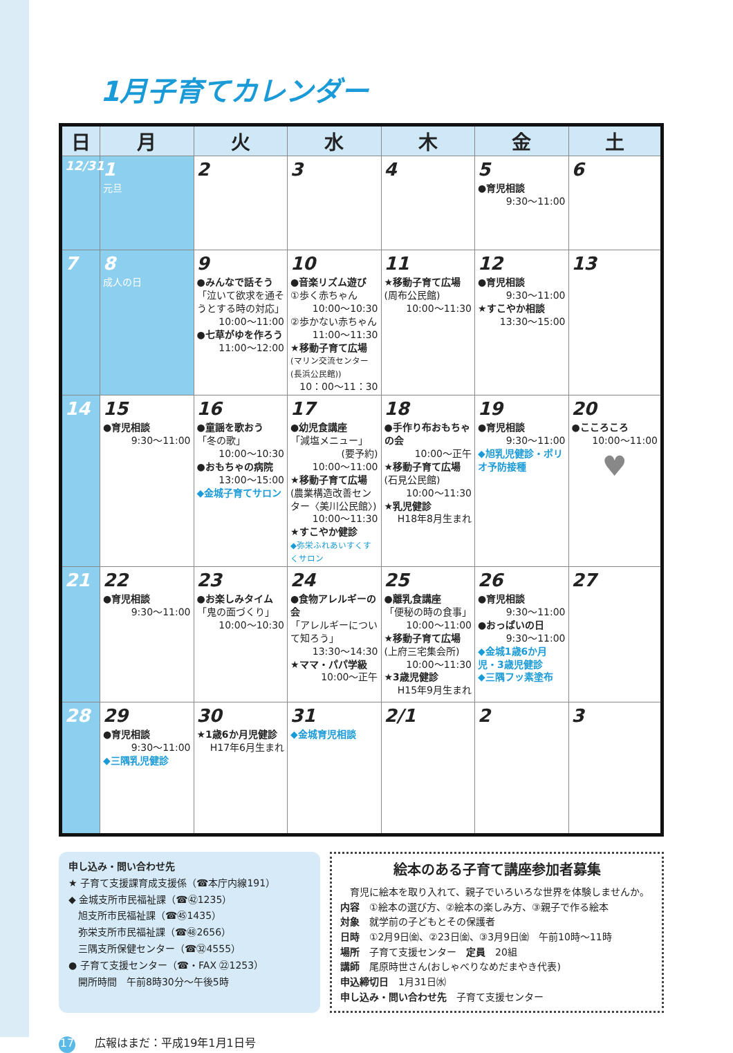1月子育てカレンダー
| 日 | 月 | 火 | 水 | 木 | 金 | 土 |
| --- | --- | --- | --- | --- | --- | --- |
| 12/31 | 1 元旦 | 2 | 3 | 4 | 5 ●育児相談 9:30～11:00 | 6 |
| 7 | 8 成人の日 | 9 ●みんなで話そう 「泣いて欲求を通そうとする時の対応」 10:00～11:00 ●七草がゆを作ろう 11:00～12:00 | 10 ●音楽リズム遊び ①歩く赤ちゃん 10:00～10:30 ②歩かない赤ちゃん 11:00～11:30 ★移動子育て広場 (マリン交流センター(長浜公民館)) 10：00～11：30 | 11 ★移動子育て広場 (周布公民館) 10:00～11:30 | 12 ●育児相談 9:30～11:00 ★すこやか相談 13:30～15:00 | 13 |
| 14 | 15 ●育児相談 9:30～11:00 | 16 ●童謡を歌おう 「冬の歌」 10:00～10:30 ●おもちゃの病院 13:00～15:00 ◆金城子育てサロン | 17 ●幼児食講座 「減塩メニュー」 (要予約) 10:00～11:00 ★移動子育て広場 (農業構造改善センター〈美川公民館〉) 10:00～11:30 ★すこやか健診 ◆弥栄ふれあいすくすくサロン | 18 ●手作り布おもちゃの会 10:00～正午 ★移動子育て広場 (石見公民館) 10:00～11:30 ★乳児健診 H18年8月生まれ | 19 ●育児相談 9:30～11:00 ◆旭乳児健診・ポリオ予防接種 | 20 ●こころころ 10:00～11:00 ♥ |
| 21 | 22 ●育児相談 9:30～11:00 | 23 ●お楽しみタイム 「鬼の面づくり」 10:00～10:30 | 24 ●食物アレルギーの会 「アレルギーについて知ろう」 13:30～14:30 ★ママ・パパ学級 10:00～正午 | 25 ●離乳食講座 「便秘の時の食事」 10:00～11:00 ★移動子育て広場 (上府三宅集会所) 10:00～11:30 ★3歳児健診 H15年9月生まれ | 26 ●育児相談 9:30～11:00 ●おっぱいの日 9:30～11:00 ◆金城1歳6か月児・3歳児健診 ◆三隅フッ素塗布 | 27 |
| 28 | 29 ●育児相談 9:30～11:00 ◆三隅乳児健診 | 30 ★1歳6か月児健診 H17年6月生まれ | 31 ◆金城育児相談 | 2/1 | 2 | 3 |
申し込み・問い合わせ先
★ 子育て支援課育成支援係（☎本庁内線191）
◆ 金城支所市民福祉課（☎㊷1235）
　旭支所市民福祉課（☎㊺1435）
　弥栄支所市民福祉課（☎㊽2656）
　三隅支所保健センター（☎㉜4555）
● 子育て支援センター（☎・FAX ㉒1253）
　開所時間　午前8時30分～午後5時
絵本のある子育て講座参加者募集
　育児に絵本を取り入れて、親子でいろいろな世界を体験しませんか。
内容　①絵本の選び方、②絵本の楽しみ方、③親子で作る絵本
対象　就学前の子どもとその保護者
日時　①2月9日㈮、②23日㈮、③3月9日㈮　午前10時～11時
場所　子育て支援センター　定員　20組
講師　尾原時世さん(おしゃべりなめだまやき代表)
申込締切日　1月31日㈬
申し込み・問い合わせ先　子育て支援センター
17 広報はまだ：平成19年1月1日号